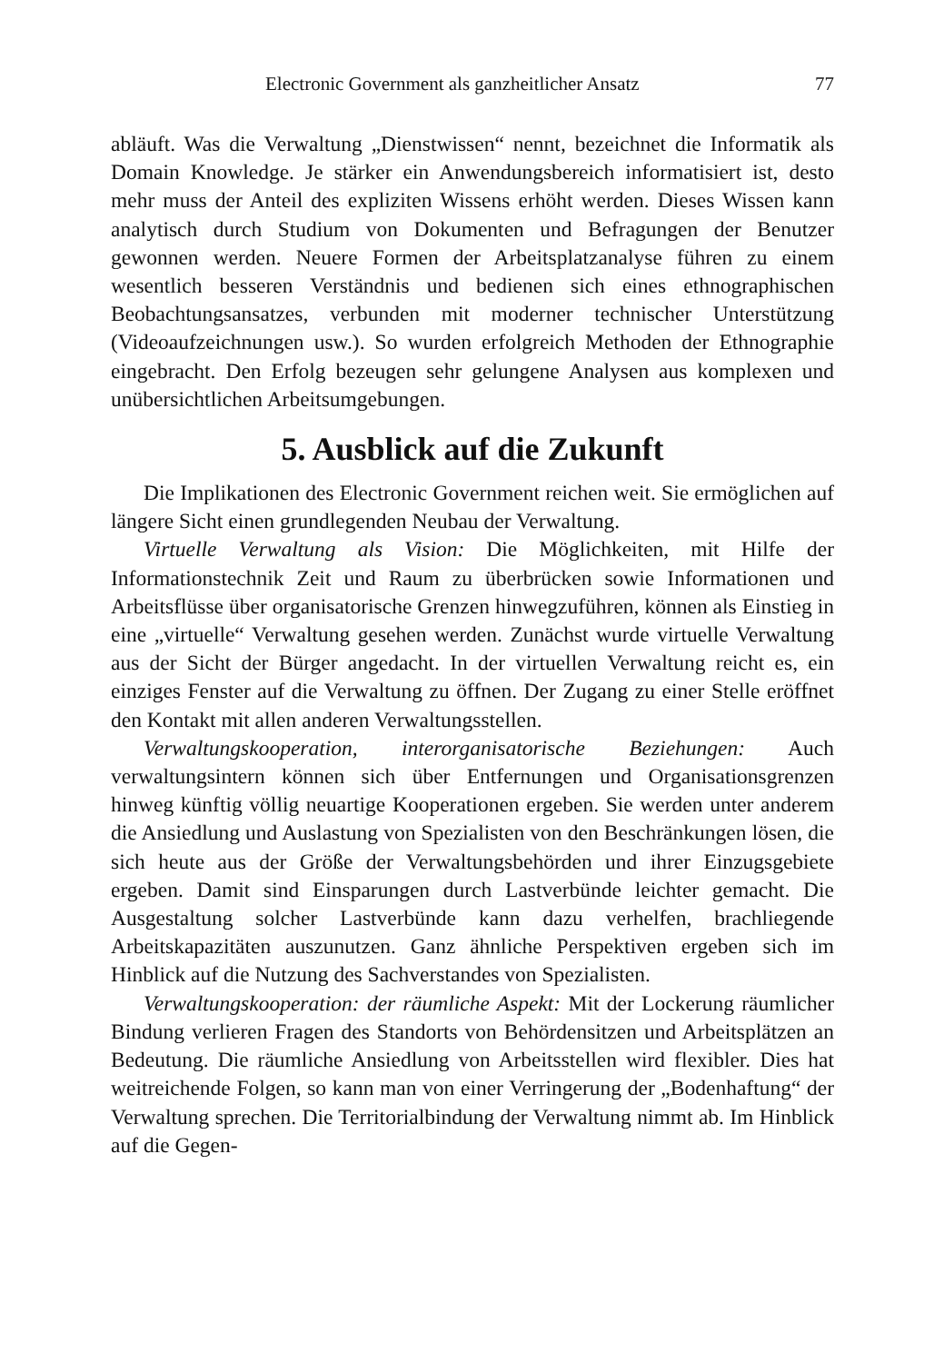Electronic Government als ganzheitlicher Ansatz 77
abläuft. Was die Verwaltung „Dienstwissen“ nennt, bezeichnet die Informatik als Domain Knowledge. Je stärker ein Anwendungsbereich informatisiert ist, desto mehr muss der Anteil des expliziten Wissens erhöht werden. Dieses Wissen kann analytisch durch Studium von Dokumenten und Befragungen der Benutzer gewonnen werden. Neuere Formen der Arbeitsplatzanalyse führen zu einem wesentlich besseren Verständnis und bedienen sich eines ethnographischen Beobachtungsansatzes, verbunden mit moderner technischer Unterstützung (Videoaufzeichnungen usw.). So wurden erfolgreich Methoden der Ethnographie eingebracht. Den Erfolg bezeugen sehr gelungene Analysen aus komplexen und unübersichtlichen Arbeitsumgebungen.
5. Ausblick auf die Zukunft
Die Implikationen des Electronic Government reichen weit. Sie ermöglichen auf längere Sicht einen grundlegenden Neubau der Verwaltung.
Virtuelle Verwaltung als Vision: Die Möglichkeiten, mit Hilfe der Informationstechnik Zeit und Raum zu überbrücken sowie Informationen und Arbeitsflüsse über organisatorische Grenzen hinwegzuführen, können als Einstieg in eine „virtuelle“ Verwaltung gesehen werden. Zunächst wurde virtuelle Verwaltung aus der Sicht der Bürger angedacht. In der virtuellen Verwaltung reicht es, ein einziges Fenster auf die Verwaltung zu öffnen. Der Zugang zu einer Stelle eröffnet den Kontakt mit allen anderen Verwaltungsstellen.
Verwaltungskooperation, interorganisatorische Beziehungen: Auch verwaltungsintern können sich über Entfernungen und Organisationsgrenzen hinweg künftig völlig neuartige Kooperationen ergeben. Sie werden unter anderem die Ansiedlung und Auslastung von Spezialisten von den Beschränkungen lösen, die sich heute aus der Größe der Verwaltungsbehörden und ihrer Einzugsgebiete ergeben. Damit sind Einsparungen durch Lastverbünde leichter gemacht. Die Ausgestaltung solcher Lastverbünde kann dazu verhelfen, brachliegende Arbeitskapazitäten auszunutzen. Ganz ähnliche Perspektiven ergeben sich im Hinblick auf die Nutzung des Sachverstandes von Spezialisten.
Verwaltungskooperation: der räumliche Aspekt: Mit der Lockerung räumlicher Bindung verlieren Fragen des Standorts von Behördensitzen und Arbeitsplätzen an Bedeutung. Die räumliche Ansiedlung von Arbeitsstellen wird flexibler. Dies hat weitreichende Folgen, so kann man von einer Verringerung der „Bodenhaftung“ der Verwaltung sprechen. Die Territorialbindung der Verwaltung nimmt ab. Im Hinblick auf die Gegen-